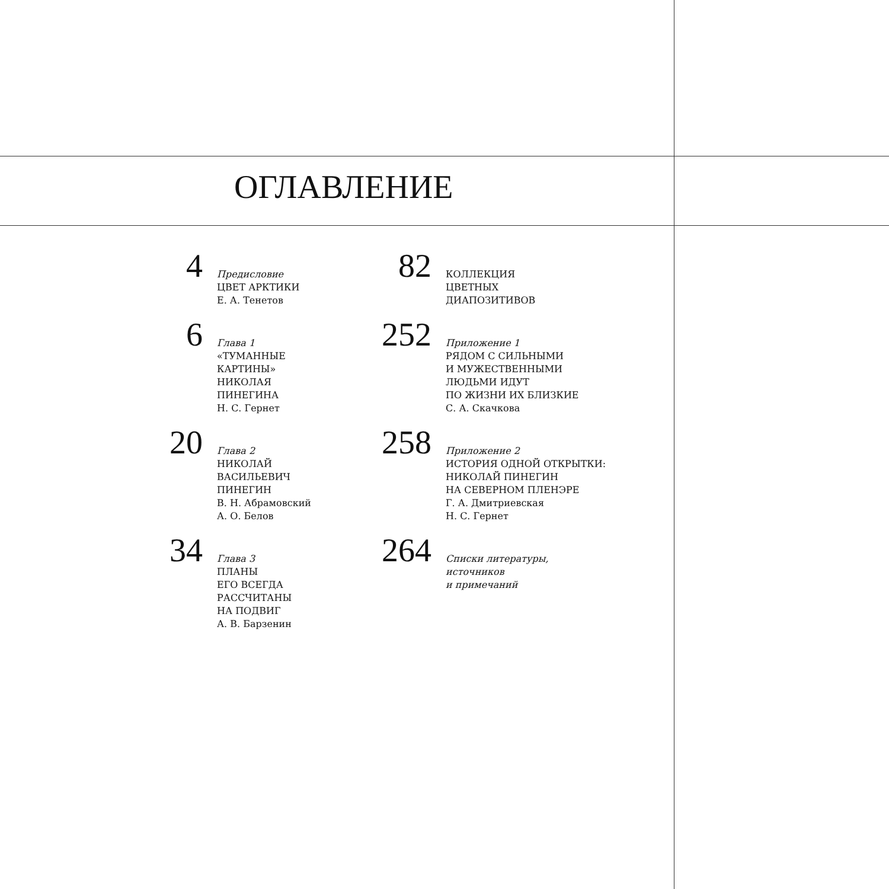ОГЛАВЛЕНИЕ
4
Предисловие
ЦВЕТ АРКТИКИ
Е. А. Тенетов
6
Глава 1
«ТУМАННЫЕ
КАРТИНЫ»
НИКОЛАЯ
ПИНЕГИНА
Н. С. Гернет
20
Глава 2
НИКОЛАЙ
ВАСИЛЬЕВИЧ
ПИНЕГИН
В. Н. Абрамовский
А. О. Белов
34
Глава 3
ПЛАНЫ
ЕГО ВСЕГДА
РАССЧИТАНЫ
НА ПОДВИГ
А. В. Барзенин
82
КОЛЛЕКЦИЯ
ЦВЕТНЫХ
ДИАПОЗИТИВОВ
252
Приложение 1
РЯДОМ С СИЛЬНЫМИ
И МУЖЕСТВЕННЫМИ
ЛЮДЬМИ ИДУТ
ПО ЖИЗНИ ИХ БЛИЗКИЕ
С. А. Скачкова
258
Приложение 2
ИСТОРИЯ ОДНОЙ ОТКРЫТКИ:
НИКОЛАЙ ПИНЕГИН
НА СЕВЕРНОМ ПЛЕНЭРЕ
Г. А. Дмитриевская
Н. С. Гернет
264
Списки литературы,
источников
и примечаний